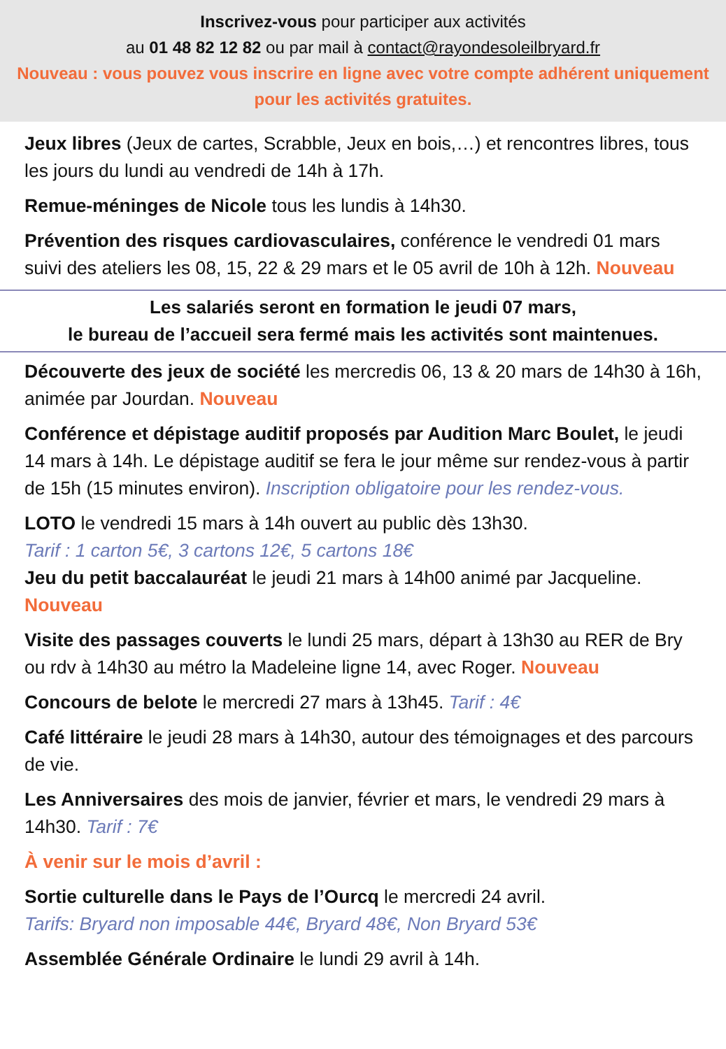Inscrivez-vous pour participer aux activités
au 01 48 82 12 82 ou par mail à contact@rayondesoleilbryard.fr
Nouveau : vous pouvez vous inscrire en ligne avec votre compte adhérent uniquement pour les activités gratuites.
Jeux libres (Jeux de cartes, Scrabble, Jeux en bois,…) et rencontres libres, tous les jours du lundi au vendredi de 14h à 17h.
Remue-méninges de Nicole tous les lundis à 14h30.
Prévention des risques cardiovasculaires, conférence le vendredi 01 mars suivi des ateliers les 08, 15, 22 & 29 mars et le 05 avril de 10h à 12h. Nouveau
Les salariés seront en formation le jeudi 07 mars,
le bureau de l’accueil sera fermé mais les activités sont maintenues.
Découverte des jeux de société les mercredis 06, 13 & 20 mars de 14h30 à 16h, animée par Jourdan. Nouveau
Conférence et dépistage auditif proposés par Audition Marc Boulet, le jeudi 14 mars à 14h. Le dépistage auditif se fera le jour même sur rendez-vous à partir de 15h (15 minutes environ). Inscription obligatoire pour les rendez-vous.
LOTO le vendredi 15 mars à 14h ouvert au public dès 13h30.
Tarif : 1 carton 5€, 3 cartons 12€, 5 cartons 18€
Jeu du petit baccalauréat le jeudi 21 mars à 14h00 animé par Jacqueline. Nouveau
Visite des passages couverts le lundi 25 mars, départ à 13h30 au RER de Bry ou rdv à 14h30 au métro la Madeleine ligne 14, avec Roger. Nouveau
Concours de belote le mercredi 27 mars à 13h45. Tarif : 4€
Café littéraire le jeudi 28 mars à 14h30, autour des témoignages et des parcours de vie.
Les Anniversaires des mois de janvier, février et mars, le vendredi 29 mars à 14h30. Tarif : 7€
À venir sur le mois d’avril :
Sortie culturelle dans le Pays de l’Ourcq le mercredi 24 avril.
Tarifs: Bryard non imposable 44€, Bryard 48€, Non Bryard 53€
Assemblée Générale Ordinaire le lundi 29 avril à 14h.